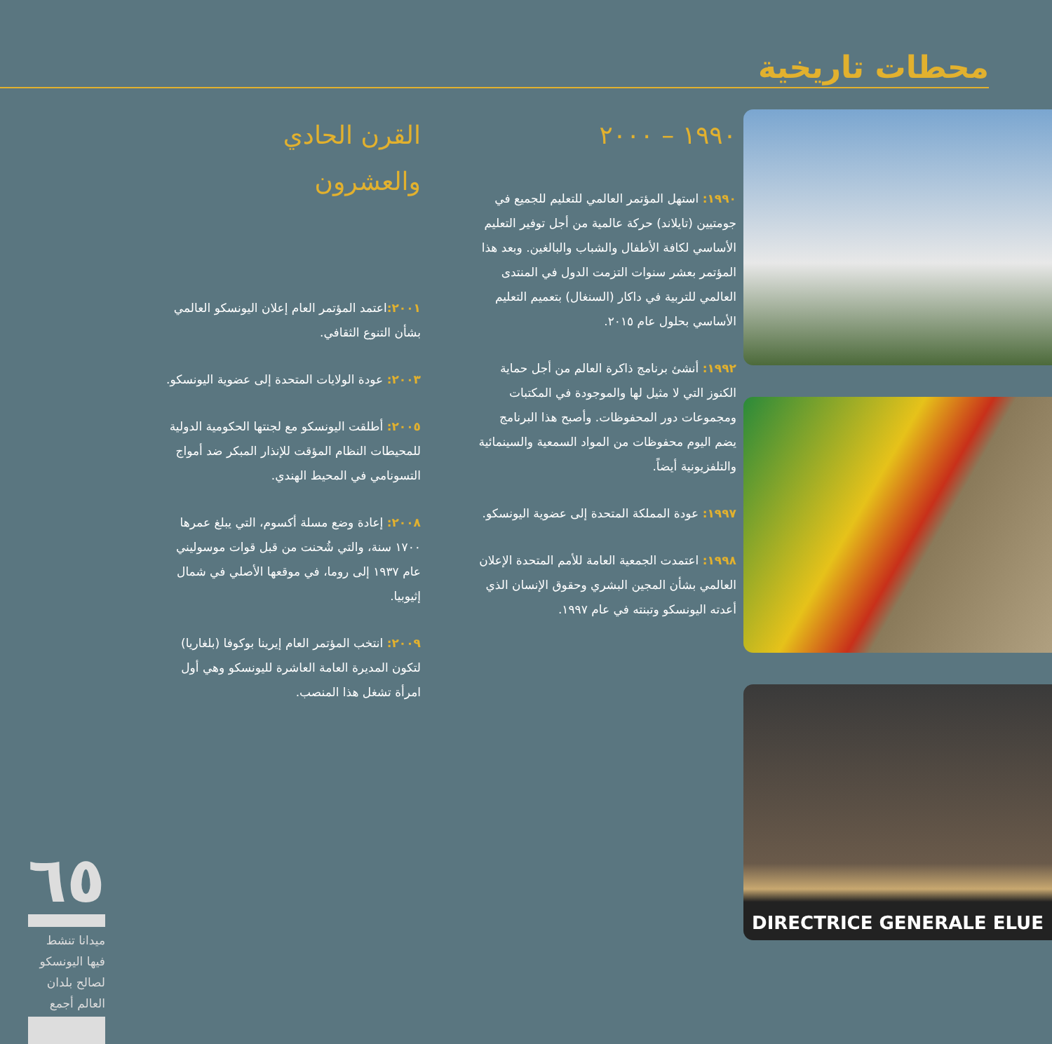محطات تاريخية
١٩٩٠ – ٢٠٠٠
١٩٩٠: استهل المؤتمر العالمي للتعليم للجميع في جومتيين (تايلاند) حركة عالمية من أجل توفير التعليم الأساسي لكافة الأطفال والشباب والبالغين. وبعد هذا المؤتمر بعشر سنوات التزمت الدول في المنتدى العالمي للتربية في داكار (السنغال) بتعميم التعليم الأساسي بحلول عام ٢٠١٥.
١٩٩٢: أنشئ برنامج ذاكرة العالم من أجل حماية الكنوز التي لا مثيل لها والموجودة في المكتبات ومجموعات دور المحفوظات. وأصبح هذا البرنامج يضم اليوم محفوظات من المواد السمعية والسينمائية والتلفزيونية أيضاً.
١٩٩٧: عودة المملكة المتحدة إلى عضوية اليونسكو.
١٩٩٨: اعتمدت الجمعية العامة للأمم المتحدة الإعلان العالمي بشأن المجين البشري وحقوق الإنسان الذي أعدته اليونسكو وتبنته في عام ١٩٩٧.
القرن الحادي
والعشرون
٢٠٠١: اعتمد المؤتمر العام إعلان اليونسكو العالمي بشأن التنوع الثقافي.
٢٠٠٣: عودة الولايات المتحدة إلى عضوية اليونسكو.
٢٠٠٥: أطلقت اليونسكو مع لجنتها الحكومية الدولية للمحيطات النظام المؤقت للإنذار المبكر ضد أمواج التسونامي في المحيط الهندي.
٢٠٠٨: إعادة وضع مسلة أكسوم، التي يبلغ عمرها ١٧٠٠ سنة، والتي شُحنت من قبل قوات موسوليني عام ١٩٣٧ إلى روما، في موقعها الأصلي في شمال إثيوبيا.
٢٠٠٩: انتخب المؤتمر العام إيرينا بوكوفا (بلغاريا) لتكون المديرة العامة العاشرة لليونسكو وهي أول امرأة تشغل هذا المنصب.
DIRECTRICE GENERALE ELUE
٦٥
ميدانا تنشط فيها اليونسكو
لصالح بلدان العالم أجمع